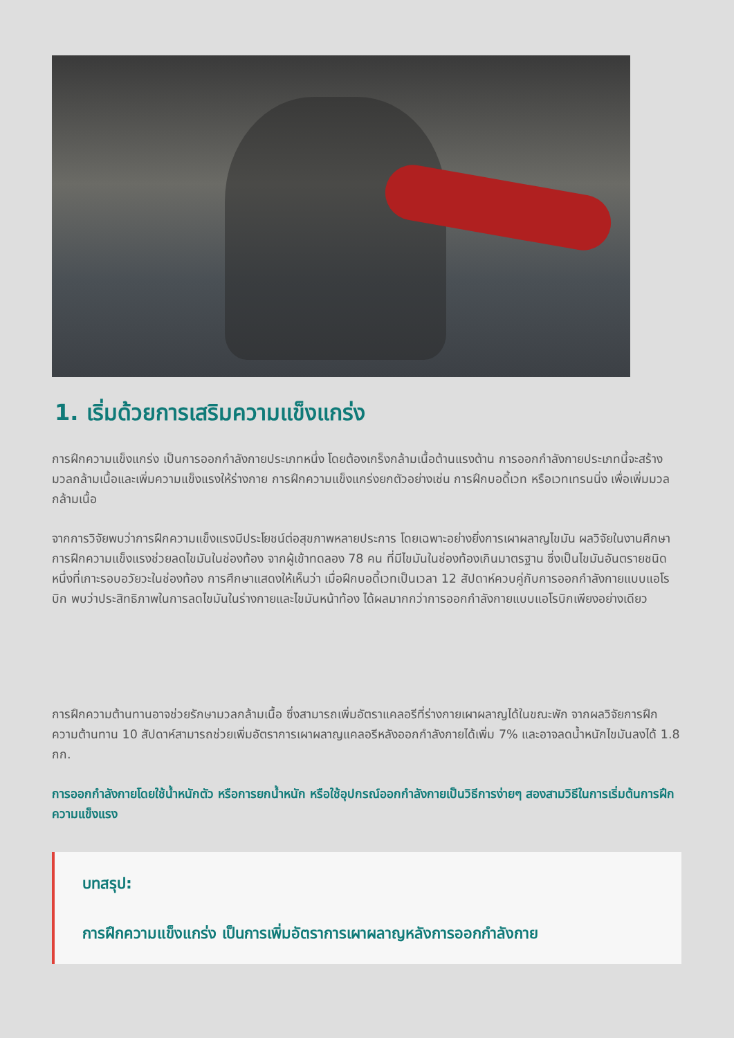1. เริ่มด้วยการเสริมความแข็งแกร่ง
การฝึกความแข็งแกร่ง เป็นการออกกำลังกายประเภทหนึ่ง โดยต้องเกร็งกล้ามเนื้อต้านแรงต้าน การออกกำลังกายประเภทนี้จะสร้างมวลกล้ามเนื้อและเพิ่มความแข็งแรงให้ร่างกาย การฝึกความแข็งแกร่งยกตัวอย่างเช่น การฝึกบอดี้เวท หรือเวทเทรนนิ่ง เพื่อเพิ่มมวลกล้ามเนื้อ
จากการวิจัยพบว่าการฝึกความแข็งแรงมีประโยชน์ต่อสุขภาพหลายประการ โดยเฉพาะอย่างยิ่งการเผาผลาญไขมัน ผลวิจัยในงานศึกษา การฝึกความแข็งแรงช่วยลดไขมันในช่องท้อง จากผู้เข้าทดลอง 78 คน ที่มีไขมันในช่องท้องเกินมาตรฐาน ซึ่งเป็นไขมันอันตรายชนิดหนึ่งที่เกาะรอบอวัยวะในช่องท้อง การศึกษาแสดงให้เห็นว่า เมื่อฝึกบอดี้เวทเป็นเวลา 12 สัปดาห์ควบคู่กับการออกกำลังกายแบบแอโรบิก พบว่าประสิทธิภาพในการลดไขมันในร่างกายและไขมันหน้าท้อง ได้ผลมากกว่าการออกกำลังกายแบบแอโรบิกเพียงอย่างเดียว
การฝึกความต้านทานอาจช่วยรักษามวลกล้ามเนื้อ ซึ่งสามารถเพิ่มอัตราแคลอรีที่ร่างกายเผาผลาญได้ในขณะพัก จากผลวิจัยการฝึกความต้านทาน 10 สัปดาห์สามารถช่วยเพิ่มอัตราการเผาผลาญแคลอรีหลังออกกำลังกายได้เพิ่ม 7% และอาจลดน้ำหนักไขมันลงได้ 1.8 กก.
การออกกำลังกายโดยใช้น้ำหนักตัว หรือการยกน้ำหนัก หรือใช้อุปกรณ์ออกกำลังกายเป็นวิธีการง่ายๆ สองสามวิธีในการเริ่มต้นการฝึกความแข็งแรง
บทสรุป:
การฝึกความแข็งแกร่ง เป็นการเพิ่มอัตราการเผาผลาญหลังการออกกำลังกาย